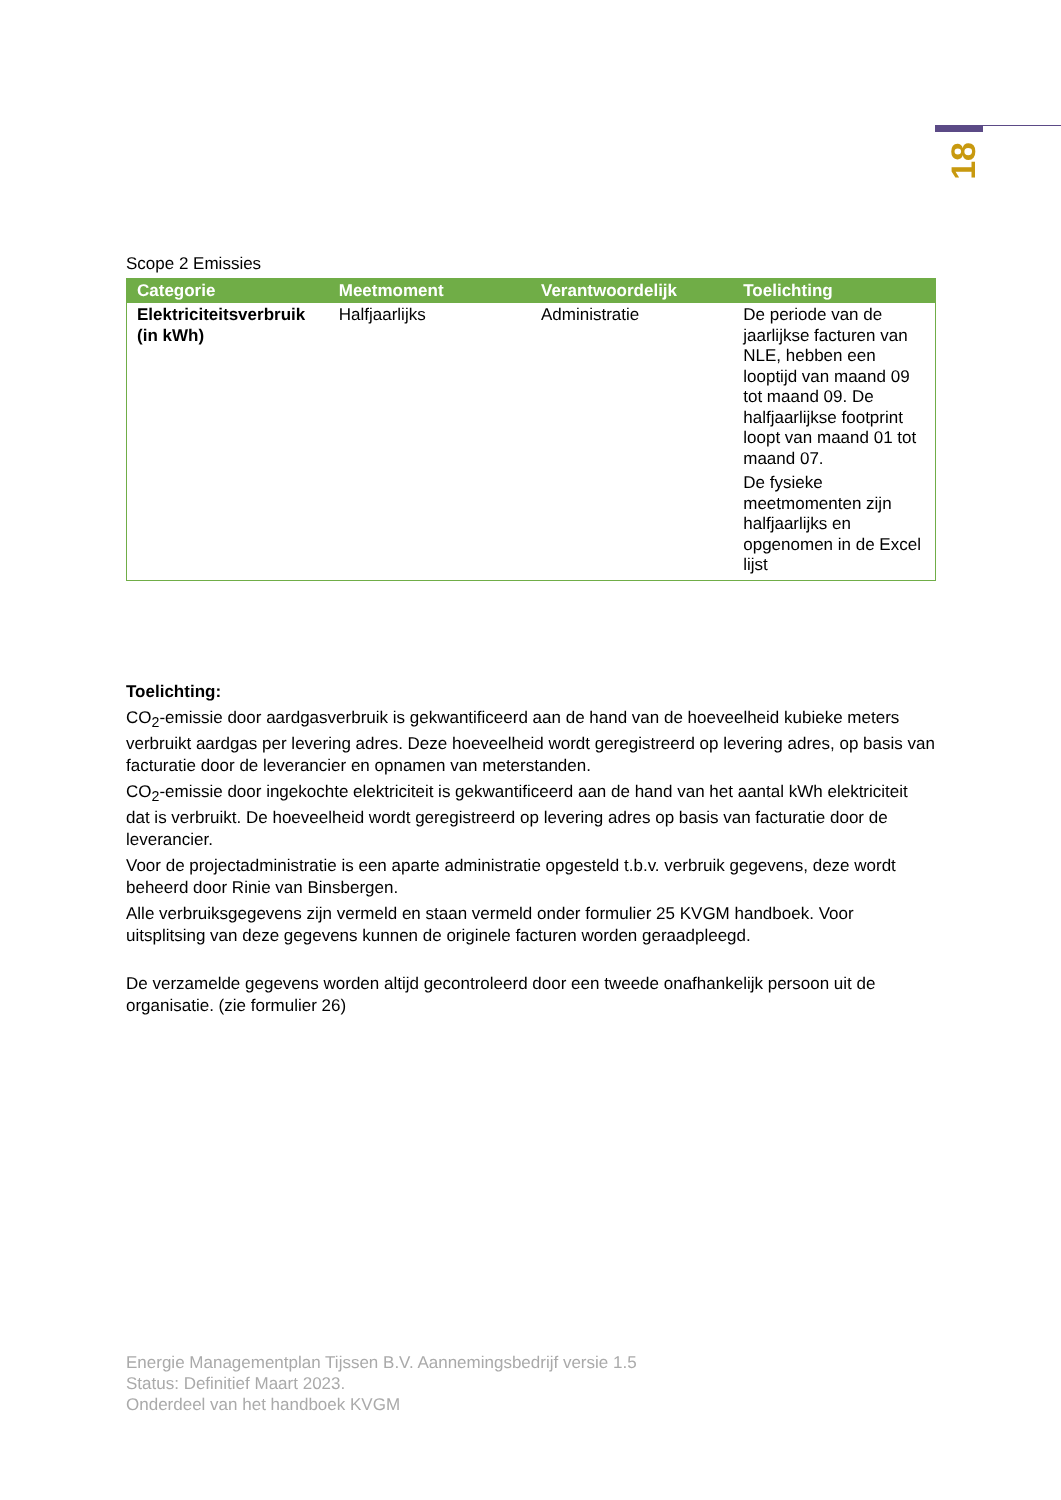18
Scope 2 Emissies
| Categorie | Meetmoment | Verantwoordelijk | Toelichting |
| --- | --- | --- | --- |
| Elektriciteitsverbruik (in kWh) | Halfjaarlijks | Administratie | De periode van de jaarlijkse facturen van NLE, hebben een looptijd van maand 09 tot maand 09. De halfjaarlijkse footprint loopt van maand 01 tot maand 07. De fysieke meetmomenten zijn halfjaarlijks en opgenomen in de Excel lijst |
Toelichting:
CO<sub>2</sub>-emissie door aardgasverbruik is gekwantificeerd aan de hand van de hoeveelheid kubieke meters verbruikt aardgas per levering adres. Deze hoeveelheid wordt geregistreerd op levering adres, op basis van facturatie door de leverancier en opnamen van meterstanden.
CO<sub>2</sub>-emissie door ingekochte elektriciteit is gekwantificeerd aan de hand van het aantal kWh elektriciteit dat is verbruikt. De hoeveelheid wordt geregistreerd op levering adres op basis van facturatie door de leverancier.
Voor de projectadministratie is een aparte administratie opgesteld t.b.v. verbruik gegevens, deze wordt beheerd door Rinie van Binsbergen.
Alle verbruiksgegevens zijn vermeld en staan vermeld onder formulier 25 KVGM handboek. Voor uitsplitsing van deze gegevens kunnen de originele facturen worden geraadpleegd.
De verzamelde gegevens worden altijd gecontroleerd door een tweede onafhankelijk persoon uit de organisatie. (zie formulier 26)
Energie Managementplan Tijssen B.V. Aannemingsbedrijf versie 1.5
Status: Definitief Maart 2023.
Onderdeel van het handboek KVGM